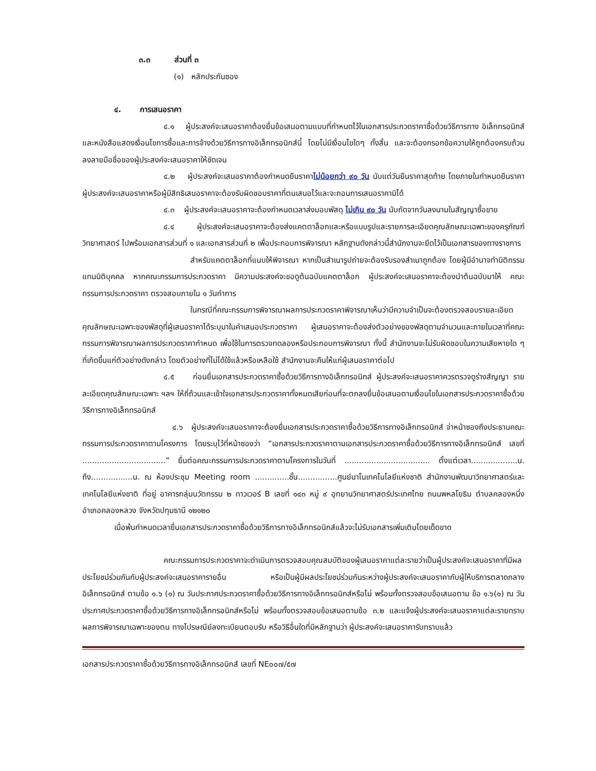๓.๓ ส่วนที่ ๓
(๑) หลักประกันซอง
๔. การเสนอราคา
๔.๑ ผู้ประสงค์จะเสนอราคาต้องยื่นข้อเสนอตามแบบที่กำหนดไว้ในเอกสารประกวดราคาซื้อด้วยวิธีการทาง อิเล็กทรอนิกส์ และหนังสือแสดงเงื่อนไขการซื้อและการจ้างด้วยวิธีการทางอิเล็กทรอนิกส์นี้ โดยไม่มีเงื่อนไขใดๆ ทั้งสิ้น และจะต้องกรอกข้อความให้ถูกต้องครบถ้วน ลงลายมือชื่อของผู้ประสงค์จะเสนอราคาให้ชัดเจน
๔.๒ ผู้ประสงค์จะเสนอราคาต้องกำหนดยืนราคาไม่น้อยกว่า ๙๐ วัน นับแต่วันยืนราคาสุดท้าย โดยภายในกำหนดยืนราคา ผู้ประสงค์จะเสนอราคาหรือผู้มีสิทธิเสนอราคาจะต้องรับผิดชอบราคาที่ตนเสนอไว้และจะถอนการเสนอราคามิได้
๔.๓ ผู้ประสงค์จะเสนอราคาจะต้องกำหนดเวลาส่งมอบพัสดุ ไม่เกิน ๙๐ วัน นับถัดจากวันลงนามในสัญญาซื้อขาย
๔.๔ ผู้ประสงค์จะเสนอราคาจะต้องส่งแคตตาล็อกและหรือแบบรูปและรายการละเอียดคุณลักษณะเฉพาะของครุภัณฑ์วิทยาศาสตร์ ไปพร้อมเอกสารส่วนที่ ๑ และเอกสารส่วนที่ ๒ เพื่อประกอบการพิจารณา หลักฐานดังกล่าวนี้สำนักงานจะยึดไว้เป็นเอกสารของทางราชการ
สำหรับแคตตาล็อกที่แนบให้พิจารณา หากเป็นสำเนารูปถ่ายจะต้องรับรองสำเนาถูกต้อง โดยผู้มีอำนาจทำนิติกรรมแทนนิติบุคคล หากคณะกรรมการประกวดราคา มีความประสงค์จะขอดูต้นฉบับแคตตาล็อก ผู้ประสงค์จะเสนอราคาจะต้องนำต้นฉบับมาให้ คณะกรรมการประกวดราคา ตรวจสอบภายใน ๑ วันทำการ
ในกรณีที่คณะกรรมการพิจารณาผลการประกวดราคาพิจารณาเห็นว่ามีความจำเป็นจะต้องตรวจสอบรายละเอียดคุณลักษณะเฉพาะของพัสดุที่ผู้เสนอราคาได้ระบุมาในคำเสนอประกวดราคา ผู้เสนอราคาจะต้องส่งตัวอย่างของพัสดุตามจำนวนและภายในเวลาที่คณะกรรมการพิจารณาผลการประกวดราคากำหนด เพื่อใช้ในการตรวจทดลองหรือประกอบการพิจารณา ทั้งนี้ สำนักงานจะไม่รับผิดชอบในความเสียหายใด ๆ ที่เกิดขึ้นแก่ตัวอย่างดังกล่าว โดยตัวอย่างที่ไม่ได้ใช้แล้วหรือเหลือใช้ สำนักงานจะคืนให้แก่ผู้เสนอราคาต่อไป
๔.๕ ก่อนยื่นเอกสารประกวดราคาซื้อด้วยวิธีการทางอิเล็กทรอนิกส์ ผู้ประสงค์จะเสนอราคาควรตรวจดูร่างสัญญา รายละเอียดคุณลักษณะเฉพาะ ฯลฯ ให้ถี่ถ้วนและเข้าใจเอกสารประกวดราคาทั้งหมดเสียก่อนที่จะตกลงยื่นข้อเสนอตามเงื่อนไขในเอกสารประกวดราคาซื้อด้วยวิธีการทางอิเล็กทรอนิกส์
๔.๖ ผู้ประสงค์จะเสนอราคาจะต้องยื่นเอกสารประกวดราคาซื้อด้วยวิธีการทางอิเล็กทรอนิกส์ จ่าหน้าซองถึงประธานคณะกรรมการประกวดราคาตามโครงการ โดยระบุไว้ที่หน้าซองว่า “เอกสารประกวดราคาตามเอกสารประกวดราคาซื้อด้วยวิธีการทางอิเล็กทรอนิกส์ เลขที่ ..................................” ยื่นต่อคณะกรรมการประกวดราคาตามโครงการในวันที่ ................................... ตั้งแต่เวลา...................น. ถึง.................น. ณ ห้องประชุม Meeting room ..............ชั้น................ศูนย์นาโนเทคโนโลยีแห่งชาติ สำนักงานพัฒนาวิทยาศาสตร์และเทคโนโลยีแห่งชาติ ที่อยู่ อาคารกลุ่มนวัตกรรม ๒ ทาวเวอร์ B เลขที่ ๑๔๓ หมู่ ๙ อุทยานวิทยาศาสตร์ประเทศไทย ถนนพหลโยธิน ตำบลคลองหนึ่ง อำเภอคลองหลวง จังหวัดปทุมธานี ๑๒๑๒๐
เมื่อพ้นกำหนดเวลายื่นเอกสารประกวดราคาซื้อด้วยวิธีการทางอิเล็กทรอนิกส์แล้วจะไม่รับเอกสารเพิ่มเติมโดยเด็ดขาด
คณะกรรมการประกวดราคาจะดำเนินการตรวจสอบคุณสมบัติของผู้เสนอราคาแต่ละรายว่าเป็นผู้ประสงค์จะเสนอราคาที่มีผลประโยชน์ร่วมกันกับผู้ประสงค์จะเสนอราคารายอื่น หรือเป็นผู้มีผลประโยชน์ร่วมกันระหว่างผู้ประสงค์จะเสนอราคากับผู้ให้บริการตลาดกลางอิเล็กทรอนิกส์ ตามข้อ ๑.๖ (๑) ณ วันประกาศประกวดราคาซื้อด้วยวิธีการทางอิเล็กทรอนิกส์หรือไม่ พร้อมทั้งตรวจสอบข้อเสนอตาม ข้อ ๑.๖(๑) ณ วันประกาศประกวดราคาซื้อด้วยวิธีการทางอิเล็กทรอนิกส์หรือไม่ พร้อมทั้งตรวจสอบข้อเสนอตามข้อ ๓.๒ และแจ้งผู้ประสงค์จะเสนอราคาแต่ละรายทราบผลการพิจารณาเฉพาะของตน ทางไปรษณีย์ลงทะเบียนตอบรับ หรือวิธีอื่นใดที่มีหลักฐานว่า ผู้ประสงค์จะเสนอราคารับทราบแล้ว
เอกสารประกวดราคาซื้อด้วยวิธีการทางอิเล็กทรอนิกส์ เลขที่ NE๐๐๗/๕๗